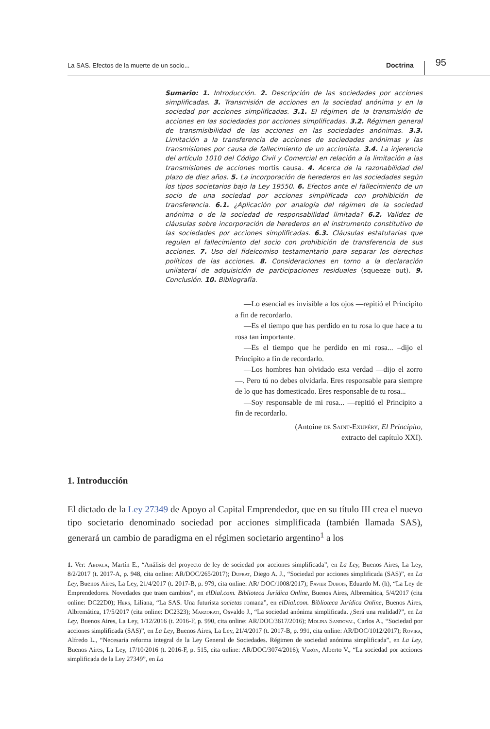La SAS. Efectos de la muerte de un socio...
Doctrina
95
Sumario: 1. Introducción. 2. Descripción de las sociedades por acciones simplificadas. 3. Transmisión de acciones en la sociedad anónima y en la sociedad por acciones simplificadas. 3.1. El régimen de la transmisión de acciones en las sociedades por acciones simplificadas. 3.2. Régimen general de transmisibilidad de las acciones en las sociedades anónimas. 3.3. Limitación a la transferencia de acciones de sociedades anónimas y las transmisiones por causa de fallecimiento de un accionista. 3.4. La injerencia del artículo 1010 del Código Civil y Comercial en relación a la limitación a las transmisiones de acciones mortis causa. 4. Acerca de la razonabilidad del plazo de diez años. 5. La incorporación de herederos en las sociedades según los tipos societarios bajo la Ley 19550. 6. Efectos ante el fallecimiento de un socio de una sociedad por acciones simplificada con prohibición de transferencia. 6.1. ¿Aplicación por analogía del régimen de la sociedad anónima o de la sociedad de responsabilidad limitada? 6.2. Validez de cláusulas sobre incorporación de herederos en el instrumento constitutivo de las sociedades por acciones simplificadas. 6.3. Cláusulas estatutarias que regulen el fallecimiento del socio con prohibición de transferencia de sus acciones. 7. Uso del fideicomiso testamentario para separar los derechos políticos de las acciones. 8. Consideraciones en torno a la declaración unilateral de adquisición de participaciones residuales (squeeze out). 9. Conclusión. 10. Bibliografía.
—Lo esencial es invisible a los ojos —repitió el Principito a fin de recordarlo.
—Es el tiempo que has perdido en tu rosa lo que hace a tu rosa tan importante.
—Es el tiempo que he perdido en mi rosa... –dijo el Principito a fin de recordarlo.
—Los hombres han olvidado esta verdad —dijo el zorro—. Pero tú no debes olvidarla. Eres responsable para siempre de lo que has domesticado. Eres responsable de tu rosa...
—Soy responsable de mi rosa... —repitió el Principito a fin de recordarlo.
(Antoine de Saint-Exupéry, El Principito,
extracto del capítulo XXI).
1. Introducción
El dictado de la Ley 27349 de Apoyo al Capital Emprendedor, que en su título III crea el nuevo tipo societario denominado sociedad por acciones simplificada (también llamada SAS), generará un cambio de paradigma en el régimen societario argentino<sup>1</sup> a los
1. Ver: Abdala, Martín E., “Análisis del proyecto de ley de sociedad por acciones simplificada”, en La Ley, Buenos Aires, La Ley, 8/2/2017 (t. 2017-A, p. 948, cita online: AR/DOC/265/2017); Duprat, Diego A. J., “Sociedad por acciones simplificada (SAS)”, en La Ley, Buenos Aires, La Ley, 21/4/2017 (t. 2017-B, p. 979, cita online: AR/ DOC/1008/2017); Favier Dubois, Eduardo M. (h), “La Ley de Emprendedores. Novedades que traen cambios”, en elDial.com. Biblioteca Jurídica Online, Buenos Aires, Albremática, 5/4/2017 (cita online: DC22D0); Hers, Liliana, “La SAS. Una futurista societas romana”, en elDial.com. Biblioteca Jurídica Online, Buenos Aires, Albremática, 17/5/2017 (cita online: DC2323); Marzorati, Osvaldo J., “La sociedad anónima simplificada. ¿Será una realidad?”, en La Ley, Buenos Aires, La Ley, 1/12/2016 (t. 2016-F, p. 990, cita online: AR/DOC/3617/2016); Molina Sandoval, Carlos A., “Sociedad por acciones simplificada (SAS)”, en La Ley, Buenos Aires, La Ley, 21/4/2017 (t. 2017-B, p. 991, cita online: AR/DOC/1012/2017); Rovira, Alfredo L., “Necesaria reforma integral de la Ley General de Sociedades. Régimen de sociedad anónima simplificada”, en La Ley, Buenos Aires, La Ley, 17/10/2016 (t. 2016-F, p. 515, cita online: AR/DOC/3074/2016); Verón, Alberto V., “La sociedad por acciones simplificada de la Ley 27349”, en La